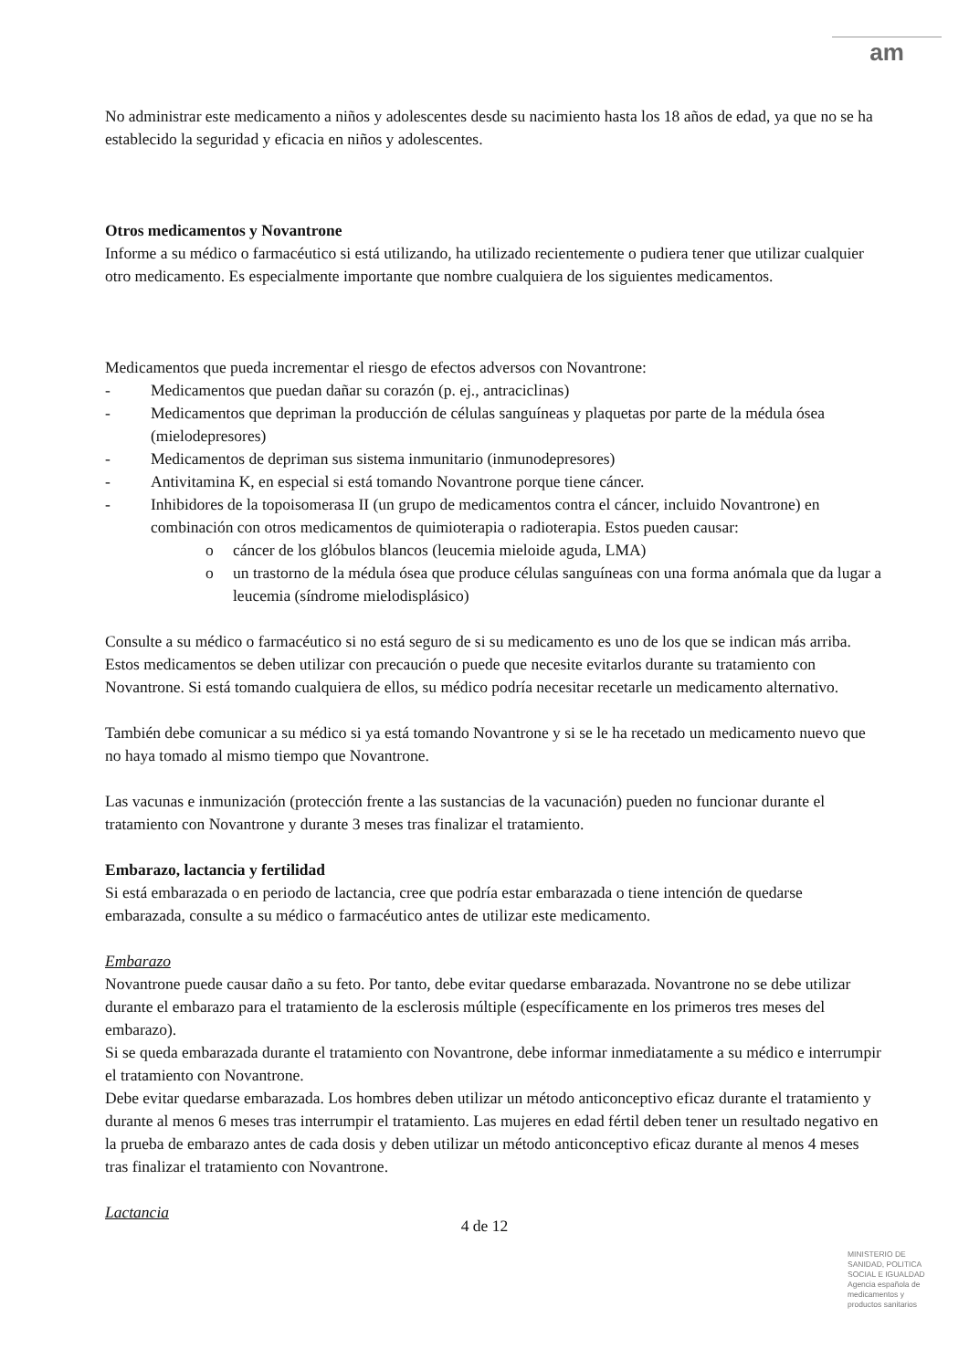am
No administrar este medicamento a niños y adolescentes desde su nacimiento hasta los 18 años de edad, ya que no se ha establecido la seguridad y eficacia en niños y adolescentes.
Otros medicamentos y Novantrone
Informe a su médico o farmacéutico si está utilizando, ha utilizado recientemente o pudiera tener que utilizar cualquier otro medicamento. Es especialmente importante que nombre cualquiera de los siguientes medicamentos.
Medicamentos que pueda incrementar el riesgo de efectos adversos con Novantrone:
- Medicamentos que puedan dañar su corazón (p. ej., antraciclinas)
- Medicamentos que depriman la producción de células sanguíneas y plaquetas por parte de la médula ósea (mielodepresores)
- Medicamentos de depriman sus sistema inmunitario (inmunodepresores)
- Antivitamina K, en especial si está tomando Novantrone porque tiene cáncer.
- Inhibidores de la topoisomerasa II (un grupo de medicamentos contra el cáncer, incluido Novantrone) en combinación con otros medicamentos de quimioterapia o radioterapia. Estos pueden causar:
o cáncer de los glóbulos blancos (leucemia mieloide aguda, LMA)
o un trastorno de la médula ósea que produce células sanguíneas con una forma anómala que da lugar a leucemia (síndrome mielodisplásico)
Consulte a su médico o farmacéutico si no está seguro de si su medicamento es uno de los que se indican más arriba.
Estos medicamentos se deben utilizar con precaución o puede que necesite evitarlos durante su tratamiento con Novantrone. Si está tomando cualquiera de ellos, su médico podría necesitar recetarle un medicamento alternativo.
También debe comunicar a su médico si ya está tomando Novantrone y si se le ha recetado un medicamento nuevo que no haya tomado al mismo tiempo que Novantrone.
Las vacunas e inmunización (protección frente a las sustancias de la vacunación) pueden no funcionar durante el tratamiento con Novantrone y durante 3 meses tras finalizar el tratamiento.
Embarazo, lactancia y fertilidad
Si está embarazada o en periodo de lactancia, cree que podría estar embarazada o tiene intención de quedarse embarazada, consulte a su médico o farmacéutico antes de utilizar este medicamento.
Embarazo
Novantrone puede causar daño a su feto. Por tanto, debe evitar quedarse embarazada. Novantrone no se debe utilizar durante el embarazo para el tratamiento de la esclerosis múltiple (específicamente en los primeros tres meses del embarazo).
Si se queda embarazada durante el tratamiento con Novantrone, debe informar inmediatamente a su médico e interrumpir el tratamiento con Novantrone.
Debe evitar quedarse embarazada. Los hombres deben utilizar un método anticonceptivo eficaz durante el tratamiento y durante al menos 6 meses tras interrumpir el tratamiento. Las mujeres en edad fértil deben tener un resultado negativo en la prueba de embarazo antes de cada dosis y deben utilizar un método anticonceptivo eficaz durante al menos 4 meses tras finalizar el tratamiento con Novantrone.
Lactancia
4 de 12
MINISTERIO DE SANIDAD, POLITICA SOCIAL E IGUALDAD
Agencia española de medicamentos y productos sanitarios